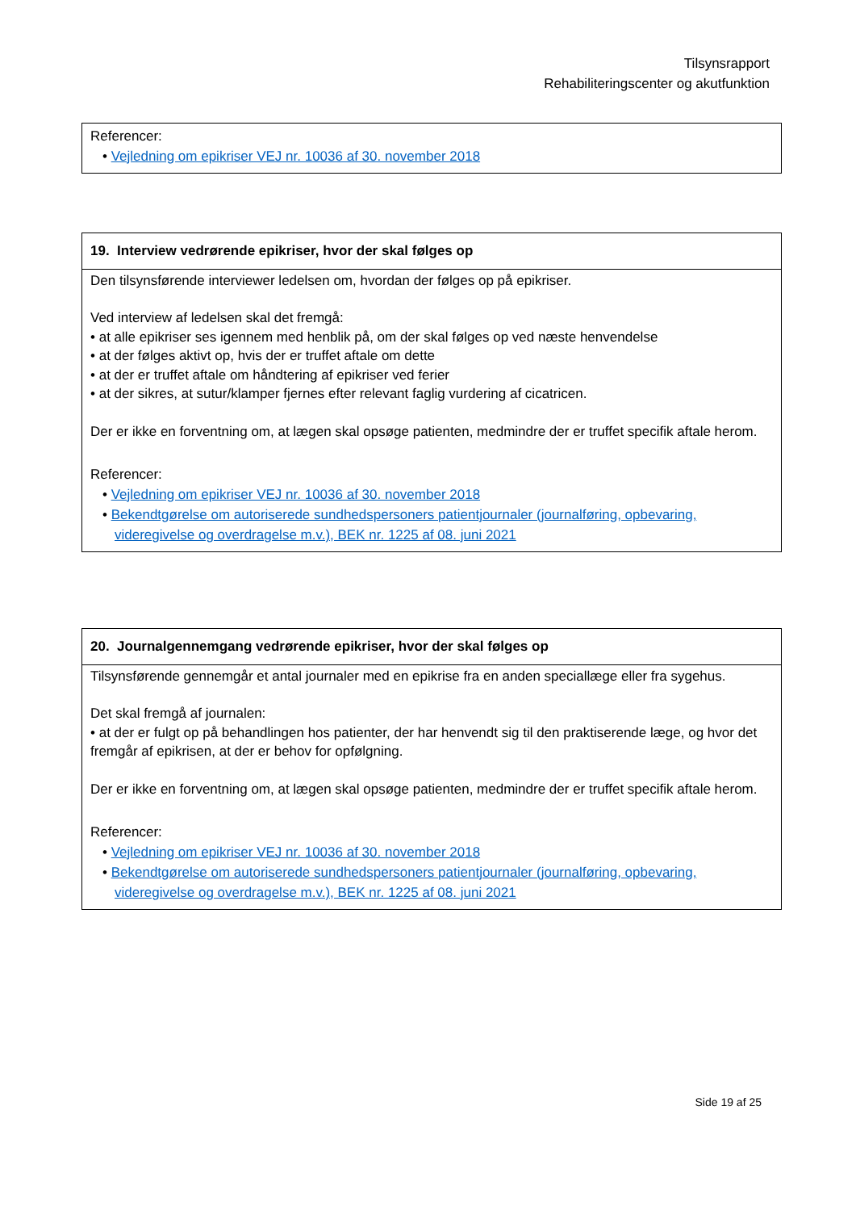Tilsynsrapport
Rehabiliteringscenter og akutfunktion
| Referencer: • Vejledning om epikriser VEJ nr. 10036 af 30. november 2018 |
| 19. Interview vedrørende epikriser, hvor der skal følges op |
| --- |
| Den tilsynsførende interviewer ledelsen om, hvordan der følges op på epikriser. Ved interview af ledelsen skal det fremgå: • at alle epikriser ses igennem med henblik på, om der skal følges op ved næste henvendelse • at der følges aktivt op, hvis der er truffet aftale om dette • at der er truffet aftale om håndtering af epikriser ved ferier • at der sikres, at sutur/klamper fjernes efter relevant faglig vurdering af cicatricen. Der er ikke en forventning om, at lægen skal opsøge patienten, medmindre der er truffet specifik aftale herom. Referencer: • Vejledning om epikriser VEJ nr. 10036 af 30. november 2018 • Bekendtgørelse om autoriserede sundhedspersoners patientjournaler (journalføring, opbevaring, videregivelse og overdragelse m.v.), BEK nr. 1225 af 08. juni 2021 |
| 20. Journalgennemgang vedrørende epikriser, hvor der skal følges op |
| --- |
| Tilsynsførende gennemgår et antal journaler med en epikrise fra en anden speciallæge eller fra sygehus. Det skal fremgå af journalen: • at der er fulgt op på behandlingen hos patienter, der har henvendt sig til den praktiserende læge, og hvor det fremgår af epikrisen, at der er behov for opfølgning. Der er ikke en forventning om, at lægen skal opsøge patienten, medmindre der er truffet specifik aftale herom. Referencer: • Vejledning om epikriser VEJ nr. 10036 af 30. november 2018 • Bekendtgørelse om autoriserede sundhedspersoners patientjournaler (journalføring, opbevaring, videregivelse og overdragelse m.v.), BEK nr. 1225 af 08. juni 2021 |
Side 19 af 25